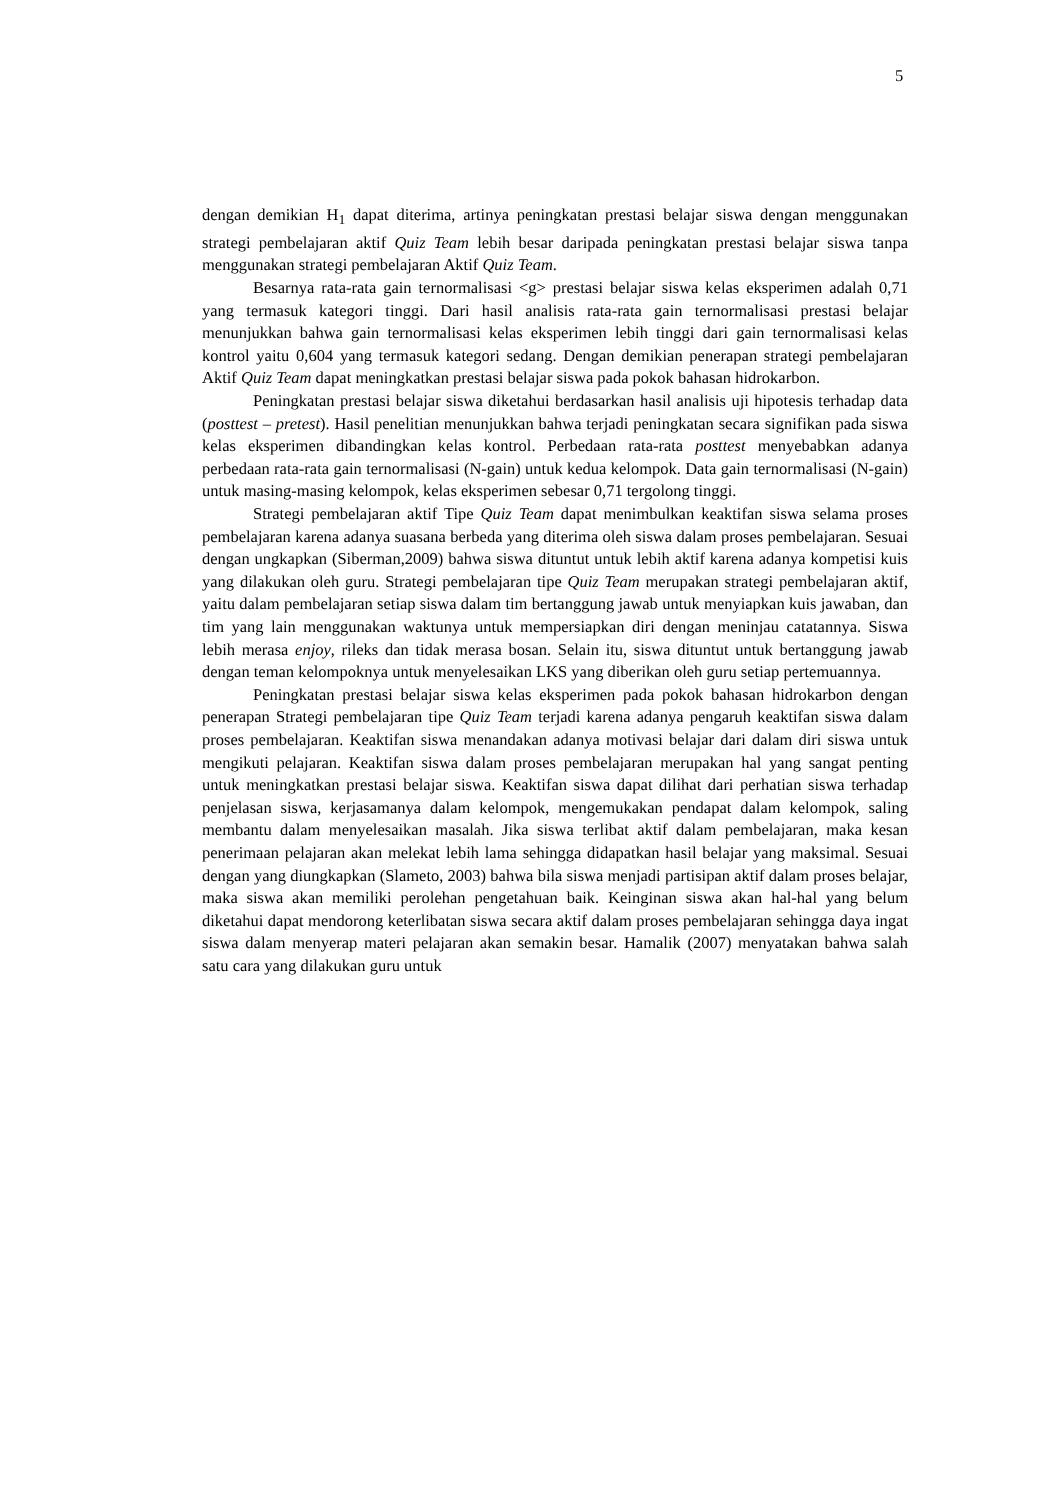5
dengan demikian H<sub>1</sub> dapat diterima, artinya peningkatan prestasi belajar siswa dengan menggunakan strategi pembelajaran aktif Quiz Team lebih besar daripada peningkatan prestasi belajar siswa tanpa menggunakan strategi pembelajaran Aktif Quiz Team.
Besarnya rata-rata gain ternormalisasi <g> prestasi belajar siswa kelas eksperimen adalah 0,71 yang termasuk kategori tinggi. Dari hasil analisis rata-rata gain ternormalisasi prestasi belajar menunjukkan bahwa gain ternormalisasi kelas eksperimen lebih tinggi dari gain ternormalisasi kelas kontrol yaitu 0,604 yang termasuk kategori sedang. Dengan demikian penerapan strategi pembelajaran Aktif Quiz Team dapat meningkatkan prestasi belajar siswa pada pokok bahasan hidrokarbon.
Peningkatan prestasi belajar siswa diketahui berdasarkan hasil analisis uji hipotesis terhadap data (posttest – pretest). Hasil penelitian menunjukkan bahwa terjadi peningkatan secara signifikan pada siswa kelas eksperimen dibandingkan kelas kontrol. Perbedaan rata-rata posttest menyebabkan adanya perbedaan rata-rata gain ternormalisasi (N-gain) untuk kedua kelompok. Data gain ternormalisasi (N-gain) untuk masing-masing kelompok, kelas eksperimen sebesar 0,71 tergolong tinggi.
Strategi pembelajaran aktif Tipe Quiz Team dapat menimbulkan keaktifan siswa selama proses pembelajaran karena adanya suasana berbeda yang diterima oleh siswa dalam proses pembelajaran. Sesuai dengan ungkapkan (Siberman,2009) bahwa siswa dituntut untuk lebih aktif karena adanya kompetisi kuis yang dilakukan oleh guru. Strategi pembelajaran tipe Quiz Team merupakan strategi pembelajaran aktif, yaitu dalam pembelajaran setiap siswa dalam tim bertanggung jawab untuk menyiapkan kuis jawaban, dan tim yang lain menggunakan waktunya untuk mempersiapkan diri dengan meninjau catatannya. Siswa lebih merasa enjoy, rileks dan tidak merasa bosan. Selain itu, siswa dituntut untuk bertanggung jawab dengan teman kelompoknya untuk menyelesaikan LKS yang diberikan oleh guru setiap pertemuannya.
Peningkatan prestasi belajar siswa kelas eksperimen pada pokok bahasan hidrokarbon dengan penerapan Strategi pembelajaran tipe Quiz Team terjadi karena adanya pengaruh keaktifan siswa dalam proses pembelajaran. Keaktifan siswa menandakan adanya motivasi belajar dari dalam diri siswa untuk mengikuti pelajaran. Keaktifan siswa dalam proses pembelajaran merupakan hal yang sangat penting untuk meningkatkan prestasi belajar siswa. Keaktifan siswa dapat dilihat dari perhatian siswa terhadap penjelasan siswa, kerjasamanya dalam kelompok, mengemukakan pendapat dalam kelompok, saling membantu dalam menyelesaikan masalah. Jika siswa terlibat aktif dalam pembelajaran, maka kesan penerimaan pelajaran akan melekat lebih lama sehingga didapatkan hasil belajar yang maksimal. Sesuai dengan yang diungkapkan (Slameto, 2003) bahwa bila siswa menjadi partisipan aktif dalam proses belajar, maka siswa akan memiliki perolehan pengetahuan baik. Keinginan siswa akan hal-hal yang belum diketahui dapat mendorong keterlibatan siswa secara aktif dalam proses pembelajaran sehingga daya ingat siswa dalam menyerap materi pelajaran akan semakin besar. Hamalik (2007) menyatakan bahwa salah satu cara yang dilakukan guru untuk